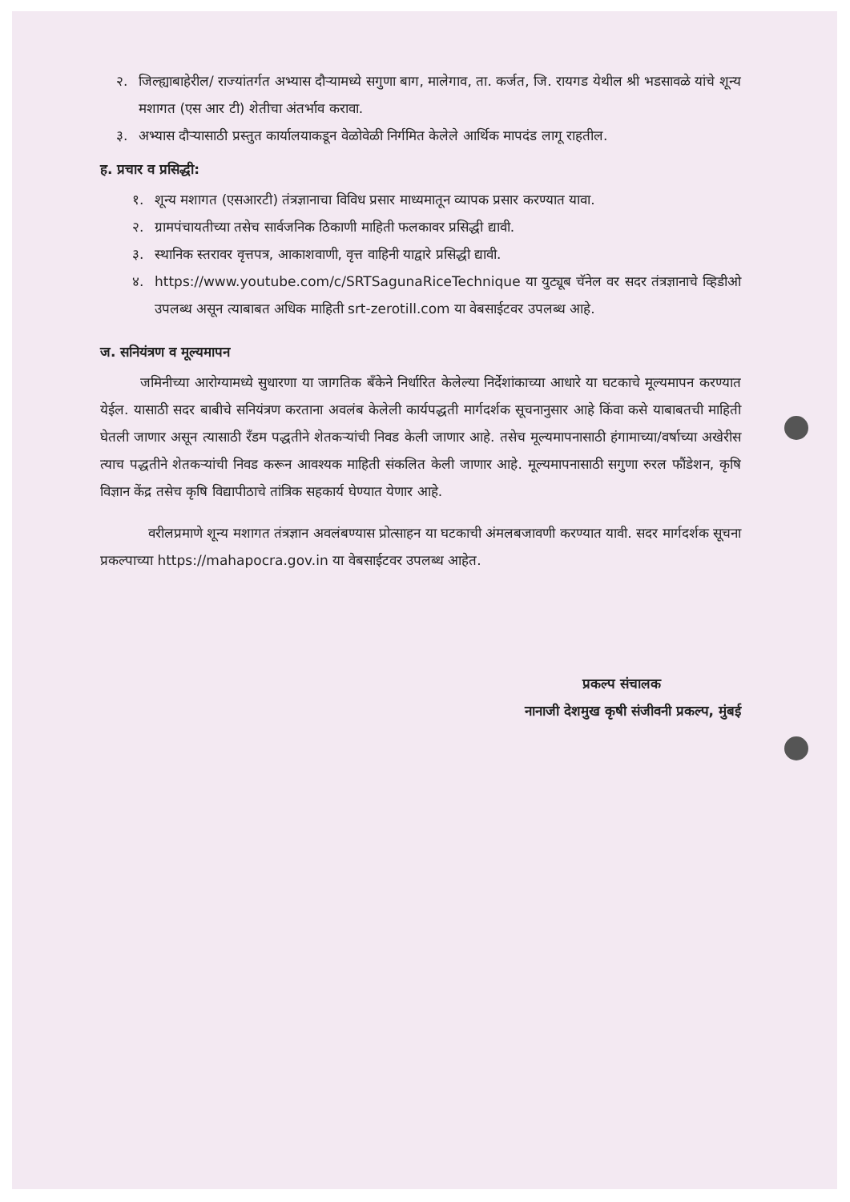२. जिल्ह्याबाहेरील/ राज्यांतर्गत अभ्यास दौऱ्यामध्ये सगुणा बाग, मालेगाव, ता. कर्जत, जि. रायगड येथील श्री भडसावळे यांचे शून्य मशागत (एस आर टी) शेतीचा अंतर्भाव करावा.
३. अभ्यास दौऱ्यासाठी प्रस्तुत कार्यालयाकडून वेळोवेळी निर्गमित केलेले आर्थिक मापदंड लागू राहतील.
ह. प्रचार व प्रसिद्धी:
१. शून्य मशागत (एसआरटी) तंत्रज्ञानाचा विविध प्रसार माध्यमातून व्यापक प्रसार करण्यात यावा.
२. ग्रामपंचायतीच्या तसेच सार्वजनिक ठिकाणी माहिती फलकावर प्रसिद्धी द्यावी.
३. स्थानिक स्तरावर वृत्तपत्र, आकाशवाणी, वृत्त वाहिनी याद्वारे प्रसिद्धी द्यावी.
४. https://www.youtube.com/c/SRTSagunaRiceTechnique या युट्यूब चॅनेल वर सदर तंत्रज्ञानाचे व्हिडीओ उपलब्ध असून त्याबाबत अधिक माहिती srt-zerotill.com या वेबसाईटवर उपलब्ध आहे.
ज. सनियंत्रण व मूल्यमापन
जमिनीच्या आरोग्यामध्ये सुधारणा या जागतिक बँकेने निर्धारित केलेल्या निर्देशांकाच्या आधारे या घटकाचे मूल्यमापन करण्यात येईल. यासाठी सदर बाबीचे सनियंत्रण करताना अवलंब केलेली कार्यपद्धती मार्गदर्शक सूचनानुसार आहे किंवा कसे याबाबतची माहिती घेतली जाणार असून त्यासाठी रँडम पद्धतीने शेतकऱ्यांची निवड केली जाणार आहे. तसेच मूल्यमापनासाठी हंगामाच्या/वर्षाच्या अखेरीस त्याच पद्धतीने शेतकऱ्यांची निवड करून आवश्यक माहिती संकलित केली जाणार आहे. मूल्यमापनासाठी सगुणा रुरल फौंडेशन, कृषि विज्ञान केंद्र तसेच कृषि विद्यापीठाचे तांत्रिक सहकार्य घेण्यात येणार आहे.
वरीलप्रमाणे शून्य मशागत तंत्रज्ञान अवलंबण्यास प्रोत्साहन या घटकाची अंमलबजावणी करण्यात यावी. सदर मार्गदर्शक सूचना प्रकल्पाच्या https://mahapocra.gov.in या वेबसाईटवर उपलब्ध आहेत.
प्रकल्प संचालक
नानाजी देशमुख कृषी संजीवनी प्रकल्प, मुंबई